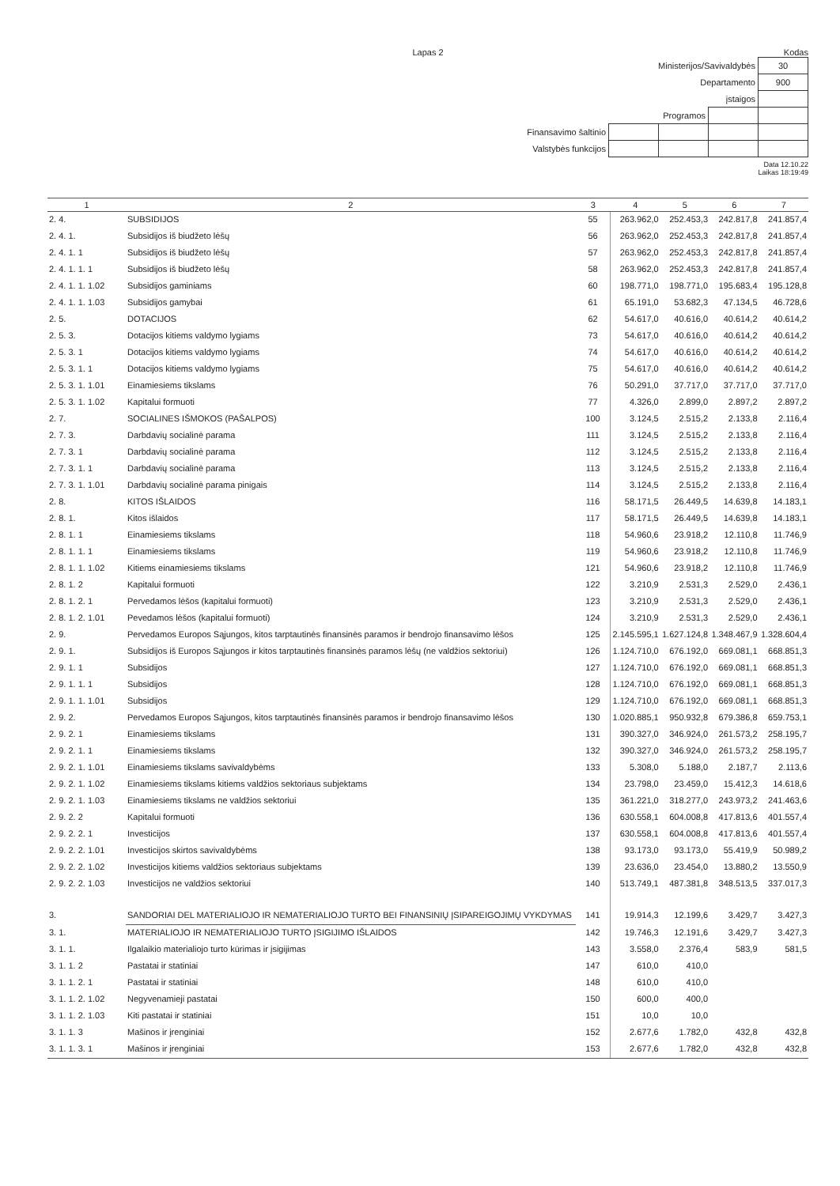Lapas 2 Kodas
| Ministerijos/Savivaldybės | | | | 30 |
| Departamento | | | | 900 |
| įstaigos | | | | |
| Programos | | | | |
| Finansavimo šaltinio | | | | |
| Valstybės funkcijos | | | | |
Data 12.10.22
Laikas 18:19:49
| 1 | 2 | 3 | 4 | 5 | 6 | 7 |
| --- | --- | --- | --- | --- | --- | --- |
| 2. 4. | SUBSIDIJOS | 55 | 263.962,0 | 252.453,3 | 242.817,8 | 241.857,4 |
| 2. 4. 1. | Subsidijos iš biudžeto lėšų | 56 | 263.962,0 | 252.453,3 | 242.817,8 | 241.857,4 |
| 2. 4. 1. 1 | Subsidijos iš biudžeto lėšų | 57 | 263.962,0 | 252.453,3 | 242.817,8 | 241.857,4 |
| 2. 4. 1. 1. 1 | Subsidijos iš biudžeto lėšų | 58 | 263.962,0 | 252.453,3 | 242.817,8 | 241.857,4 |
| 2. 4. 1. 1. 1.02 | Subsidijos gaminiams | 60 | 198.771,0 | 198.771,0 | 195.683,4 | 195.128,8 |
| 2. 4. 1. 1. 1.03 | Subsidijos gamybai | 61 | 65.191,0 | 53.682,3 | 47.134,5 | 46.728,6 |
| 2. 5. | DOTACIJOS | 62 | 54.617,0 | 40.616,0 | 40.614,2 | 40.614,2 |
| 2. 5. 3. | Dotacijos kitiems valdymo lygiams | 73 | 54.617,0 | 40.616,0 | 40.614,2 | 40.614,2 |
| 2. 5. 3. 1 | Dotacijos kitiems valdymo lygiams | 74 | 54.617,0 | 40.616,0 | 40.614,2 | 40.614,2 |
| 2. 5. 3. 1. 1 | Dotacijos kitiems valdymo lygiams | 75 | 54.617,0 | 40.616,0 | 40.614,2 | 40.614,2 |
| 2. 5. 3. 1. 1.01 | Einamiesiems tikslams | 76 | 50.291,0 | 37.717,0 | 37.717,0 | 37.717,0 |
| 2. 5. 3. 1. 1.02 | Kapitalui formuoti | 77 | 4.326,0 | 2.899,0 | 2.897,2 | 2.897,2 |
| 2. 7. | SOCIALINES IŠMOKOS (PAŠALPOS) | 100 | 3.124,5 | 2.515,2 | 2.133,8 | 2.116,4 |
| 2. 7. 3. | Darbdavių socialinė parama | 111 | 3.124,5 | 2.515,2 | 2.133,8 | 2.116,4 |
| 2. 7. 3. 1 | Darbdavių socialinė parama | 112 | 3.124,5 | 2.515,2 | 2.133,8 | 2.116,4 |
| 2. 7. 3. 1. 1 | Darbdavių socialinė parama | 113 | 3.124,5 | 2.515,2 | 2.133,8 | 2.116,4 |
| 2. 7. 3. 1. 1.01 | Darbdavių socialinė parama pinigais | 114 | 3.124,5 | 2.515,2 | 2.133,8 | 2.116,4 |
| 2. 8. | KITOS IŠLAIDOS | 116 | 58.171,5 | 26.449,5 | 14.639,8 | 14.183,1 |
| 2. 8. 1. | Kitos išlaidos | 117 | 58.171,5 | 26.449,5 | 14.639,8 | 14.183,1 |
| 2. 8. 1. 1 | Einamiesiems tikslams | 118 | 54.960,6 | 23.918,2 | 12.110,8 | 11.746,9 |
| 2. 8. 1. 1. 1 | Einamiesiems tikslams | 119 | 54.960,6 | 23.918,2 | 12.110,8 | 11.746,9 |
| 2. 8. 1. 1. 1.02 | Kitiems einamiesiems tikslams | 121 | 54.960,6 | 23.918,2 | 12.110,8 | 11.746,9 |
| 2. 8. 1. 2 | Kapitalui formuoti | 122 | 3.210,9 | 2.531,3 | 2.529,0 | 2.436,1 |
| 2. 8. 1. 2. 1 | Pervedamos lėšos (kapitalui formuoti) | 123 | 3.210,9 | 2.531,3 | 2.529,0 | 2.436,1 |
| 2. 8. 1. 2. 1.01 | Pevedamos lėšos (kapitalui formuoti) | 124 | 3.210,9 | 2.531,3 | 2.529,0 | 2.436,1 |
| 2. 9. | Pervedamos Europos Sąjungos, kitos tarptautinės finansinės paramos ir bendrojo finansavimo lėšos | 125 | 2.145.595,1 | 1.627.124,8 | 1.348.467,9 | 1.328.604,4 |
| 2. 9. 1. | Subsidijos iš Europos Sąjungos ir kitos tarptautinės finansinės paramos lėšų (ne valdžios sektoriui) | 126 | 1.124.710,0 | 676.192,0 | 669.081,1 | 668.851,3 |
| 2. 9. 1. 1 | Subsidijos | 127 | 1.124.710,0 | 676.192,0 | 669.081,1 | 668.851,3 |
| 2. 9. 1. 1. 1 | Subsidijos | 128 | 1.124.710,0 | 676.192,0 | 669.081,1 | 668.851,3 |
| 2. 9. 1. 1. 1.01 | Subsidijos | 129 | 1.124.710,0 | 676.192,0 | 669.081,1 | 668.851,3 |
| 2. 9. 2. | Pervedamos Europos Sąjungos, kitos tarptautinės finansinės paramos ir bendrojo finansavimo lėšos | 130 | 1.020.885,1 | 950.932,8 | 679.386,8 | 659.753,1 |
| 2. 9. 2. 1 | Einamiesiems tikslams | 131 | 390.327,0 | 346.924,0 | 261.573,2 | 258.195,7 |
| 2. 9. 2. 1. 1 | Einamiesiems tikslams | 132 | 390.327,0 | 346.924,0 | 261.573,2 | 258.195,7 |
| 2. 9. 2. 1. 1.01 | Einamiesiems tikslams savivaldybėms | 133 | 5.308,0 | 5.188,0 | 2.187,7 | 2.113,6 |
| 2. 9. 2. 1. 1.02 | Einamiesiems tikslams kitiems valdžios sektoriaus subjektams | 134 | 23.798,0 | 23.459,0 | 15.412,3 | 14.618,6 |
| 2. 9. 2. 1. 1.03 | Einamiesiems tikslams ne valdžios sektoriui | 135 | 361.221,0 | 318.277,0 | 243.973,2 | 241.463,6 |
| 2. 9. 2. 2 | Kapitalui formuoti | 136 | 630.558,1 | 604.008,8 | 417.813,6 | 401.557,4 |
| 2. 9. 2. 2. 1 | Investicijos | 137 | 630.558,1 | 604.008,8 | 417.813,6 | 401.557,4 |
| 2. 9. 2. 2. 1.01 | Investicijos skirtos savivaldybėms | 138 | 93.173,0 | 93.173,0 | 55.419,9 | 50.989,2 |
| 2. 9. 2. 2. 1.02 | Investicijos kitiems valdžios sektoriaus subjektams | 139 | 23.636,0 | 23.454,0 | 13.880,2 | 13.550,9 |
| 2. 9. 2. 2. 1.03 | Investicijos ne valdžios sektoriui | 140 | 513.749,1 | 487.381,8 | 348.513,5 | 337.017,3 |
| 3. | SANDORIAI DEL MATERIALIOJO IR NEMATERIALIOJO TURTO BEI FINANSINIŲ ĮSIPAREIGOJIMŲ VYKDYMAS | 141 | 19.914,3 | 12.199,6 | 3.429,7 | 3.427,3 |
| 3. 1. | MATERIALIOJO IR NEMATERIALIOJO TURTO ĮSIGIJIMO IŠLAIDOS | 142 | 19.746,3 | 12.191,6 | 3.429,7 | 3.427,3 |
| 3. 1. 1. | Ilgalaikio materialiojo turto kūrimas ir įsigijimas | 143 | 3.558,0 | 2.376,4 | 583,9 | 581,5 |
| 3. 1. 1. 2 | Pastatai ir statiniai | 147 | 610,0 | 410,0 | | |
| 3. 1. 1. 2. 1 | Pastatai ir statiniai | 148 | 610,0 | 410,0 | | |
| 3. 1. 1. 2. 1.02 | Negyvenamieji pastatai | 150 | 600,0 | 400,0 | | |
| 3. 1. 1. 2. 1.03 | Kiti pastatai ir statiniai | 151 | 10,0 | 10,0 | | |
| 3. 1. 1. 3 | Mašinos ir įrenginiai | 152 | 2.677,6 | 1.782,0 | 432,8 | 432,8 |
| 3. 1. 1. 3. 1 | Mašinos ir įrenginiai | 153 | 2.677,6 | 1.782,0 | 432,8 | 432,8 |